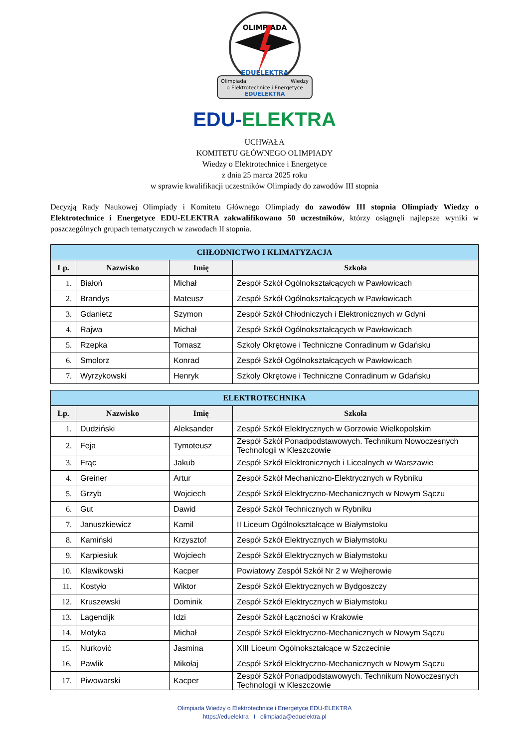OLIMPIADA
EDUELEKTRA
Olimpiada
Wiedzy
o Elektrotechnice i Energetyce
EDUELEKTRA
EDU-ELEKTRA
UCHWAŁA
KOMITETU GŁÓWNEGO OLIMPIADY
Wiedzy o Elektrotechnice i Energetyce
z dnia 25 marca 2025 roku
w sprawie kwalifikacji uczestników Olimpiady do zawodów III stopnia
Decyzją Rady Naukowej Olimpiady i Komitetu Głównego Olimpiady do zawodów III stopnia Olimpiady Wiedzy o Elektrotechnice i Energetyce EDU-ELEKTRA zakwalifikowano 50 uczestników, którzy osiągnęli najlepsze wyniki w poszczególnych grupach tematycznych w zawodach II stopnia.
| CHŁODNICTWO I KLIMATYZACJA | | | |
| --- | --- | --- | --- |
| Lp. | Nazwisko | Imię | Szkoła |
| 1. | Białoń | Michał | Zespół Szkół Ogólnokształcących w Pawłowicach |
| 2. | Brandys | Mateusz | Zespół Szkół Ogólnokształcących w Pawłowicach |
| 3. | Gdanietz | Szymon | Zespół Szkół Chłodniczych i Elektronicznych w Gdyni |
| 4. | Rajwa | Michał | Zespół Szkół Ogólnokształcących w Pawłowicach |
| 5. | Rzepka | Tomasz | Szkoły Okrętowe i Techniczne Conradinum w Gdańsku |
| 6. | Smolorz | Konrad | Zespół Szkół Ogólnokształcących w Pawłowicach |
| 7. | Wyrzykowski | Henryk | Szkoły Okrętowe i Techniczne Conradinum w Gdańsku |
| ELEKTROTECHNIKA | | | |
| --- | --- | --- | --- |
| Lp. | Nazwisko | Imię | Szkoła |
| 1. | Dudziński | Aleksander | Zespół Szkół Elektrycznych w Gorzowie Wielkopolskim |
| 2. | Feja | Tymoteusz | Zespół Szkół Ponadpodstawowych. Technikum Nowoczesnych Technologii w Kleszczowie |
| 3. | Frąc | Jakub | Zespół Szkół Elektronicznych i Licealnych w Warszawie |
| 4. | Greiner | Artur | Zespół Szkół Mechaniczno-Elektrycznych w Rybniku |
| 5. | Grzyb | Wojciech | Zespół Szkół Elektryczno-Mechanicznych w Nowym Sączu |
| 6. | Gut | Dawid | Zespół Szkół Technicznych w Rybniku |
| 7. | Januszkiewicz | Kamil | II Liceum Ogólnokształcące w Białymstoku |
| 8. | Kamiński | Krzysztof | Zespół Szkół Elektrycznych w Białymstoku |
| 9. | Karpiesiuk | Wojciech | Zespół Szkół Elektrycznych w Białymstoku |
| 10. | Klawikowski | Kacper | Powiatowy Zespół Szkół Nr 2 w Wejherowie |
| 11. | Kostyło | Wiktor | Zespół Szkół Elektrycznych w Bydgoszczy |
| 12. | Kruszewski | Dominik | Zespół Szkół Elektrycznych w Białymstoku |
| 13. | Lagendijk | Idzi | Zespół Szkół Łączności w Krakowie |
| 14. | Motyka | Michał | Zespół Szkół Elektryczno-Mechanicznych w Nowym Sączu |
| 15. | Nurković | Jasmina | XIII Liceum Ogólnokształcące w Szczecinie |
| 16. | Pawlik | Mikołaj | Zespół Szkół Elektryczno-Mechanicznych w Nowym Sączu |
| 17. | Piwowarski | Kacper | Zespół Szkół Ponadpodstawowych. Technikum Nowoczesnych Technologii w Kleszczowie |
Olimpiada Wiedzy o Elektrotechnice i Energetyce EDU-ELEKTRA
https://eduelektra I olimpiada@eduelektra.pl